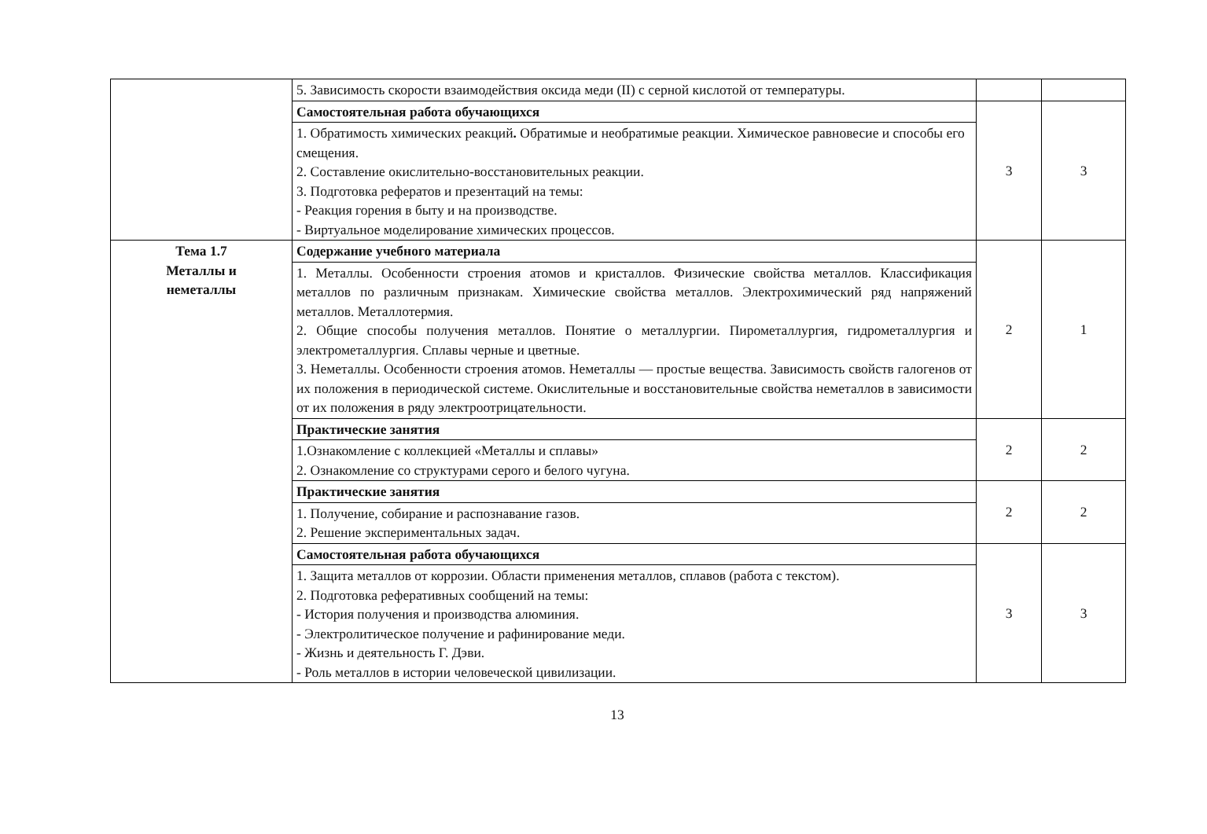| | 5. Зависимость скорости взаимодействия оксида меди (II) с серной кислотой от температуры. | | |
| | Самостоятельная работа обучающихся | 3 | 3 |
| | 1. Обратимость химических реакций . Обратимые и необратимые реакции. Химическое равновесие и способы его смещения. 2. Составление окислительно-восстановительных реакции. 3. Подготовка рефератов и презентаций на темы: - Реакция горения в быту и на производстве. - Виртуальное моделирование химических процессов. | | |
| Тема 1.7 Металлы и неметаллы | Содержание учебного материала | 2 | 1 |
| | 1. Металлы. Особенности строения атомов и кристаллов. Физические свойства металлов. Классификация металлов по различным признакам. Химические свойства металлов. Электрохимический ряд напряжений металлов. Металлотермия. 2. Общие способы получения металлов. Понятие о металлургии. Пирометаллургия, гидрометаллургия и электрометаллургия. Сплавы черные и цветные. 3. Неметаллы. Особенности строения атомов. Неметаллы — простые вещества. Зависимость свойств галогенов от их положения в периодической системе. Окислительные и восстановительные свойства неметаллов в зависимости от их положения в ряду электроотрицательности. | | |
| | Практические занятия | 2 | 2 |
| | 1.Ознакомление с коллекцией «Металлы и сплавы» 2. Ознакомление со структурами серого и белого чугуна. | | |
| | Практические занятия | 2 | 2 |
| | 1. Получение, собирание и распознавание газов. 2. Решение экспериментальных задач. | | |
| | Самостоятельная работа обучающихся | 3 | 3 |
| | 1. Защита металлов от коррозии. Области применения металлов, сплавов (работа с текстом). 2. Подготовка реферативных сообщений на темы: - История получения и производства алюминия. - Электролитическое получение и рафинирование меди. - Жизнь и деятельность Г. Дэви. - Роль металлов в истории человеческой цивилизации. | | |
13